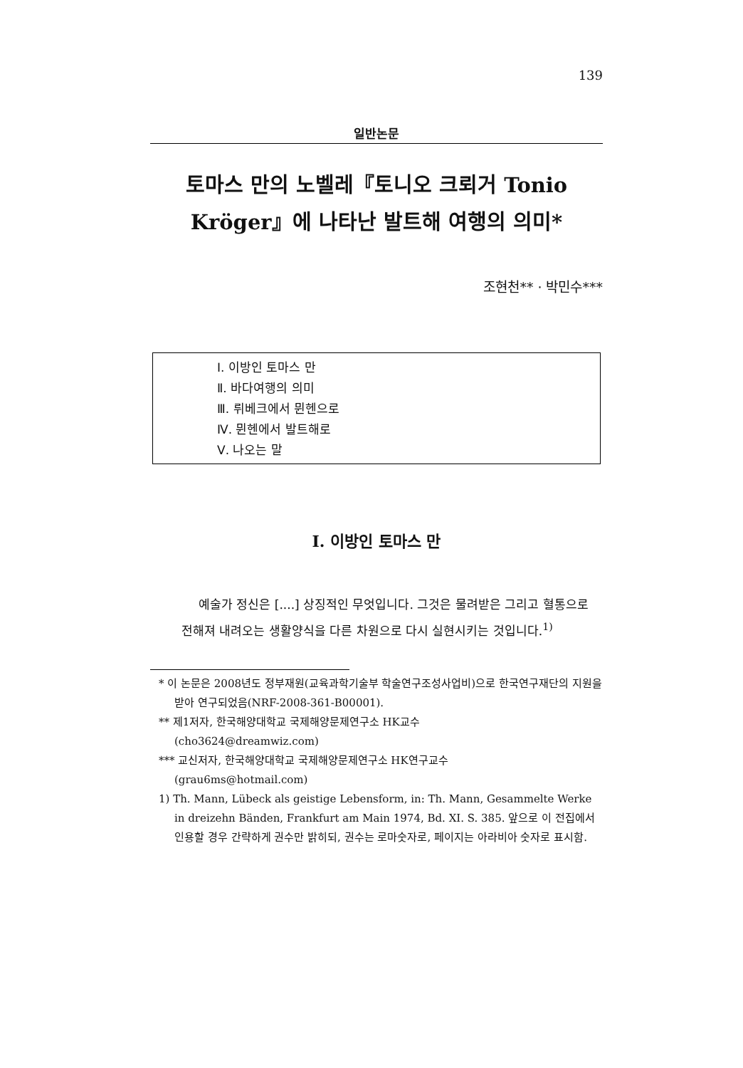139
일반논문
토마스 만의 노벨레『토니오 크뢰거 Tonio Kröger』에 나타난 발트해 여행의 의미*
조현천** · 박민수***
Ⅰ. 이방인 토마스 만
Ⅱ. 바다여행의 의미
Ⅲ. 뤼베크에서 뮌헨으로
Ⅳ. 뮌헨에서 발트해로
Ⅴ. 나오는 말
I. 이방인 토마스 만
예술가 정신은 [....] 상징적인 무엇입니다. 그것은 물려받은 그리고 혈통으로 전해져 내려오는 생활양식을 다른 차원으로 다시 실현시키는 것입니다.<sup>1)</sup>
* 이 논문은 2008년도 정부재원(교육과학기술부 학술연구조성사업비)으로 한국연구재단의 지원을 받아 연구되었음(NRF-2008-361-B00001).
** 제1저자, 한국해양대학교 국제해양문제연구소 HK교수
(cho3624@dreamwiz.com)
*** 교신저자, 한국해양대학교 국제해양문제연구소 HK연구교수
(grau6ms@hotmail.com)
1) Th. Mann, Lübeck als geistige Lebensform, in: Th. Mann, Gesammelte Werke in dreizehn Bänden, Frankfurt am Main 1974, Bd. XI. S. 385. 앞으로 이 전집에서 인용할 경우 간략하게 권수만 밝히되, 권수는 로마숫자로, 페이지는 아라비아 숫자로 표시함.